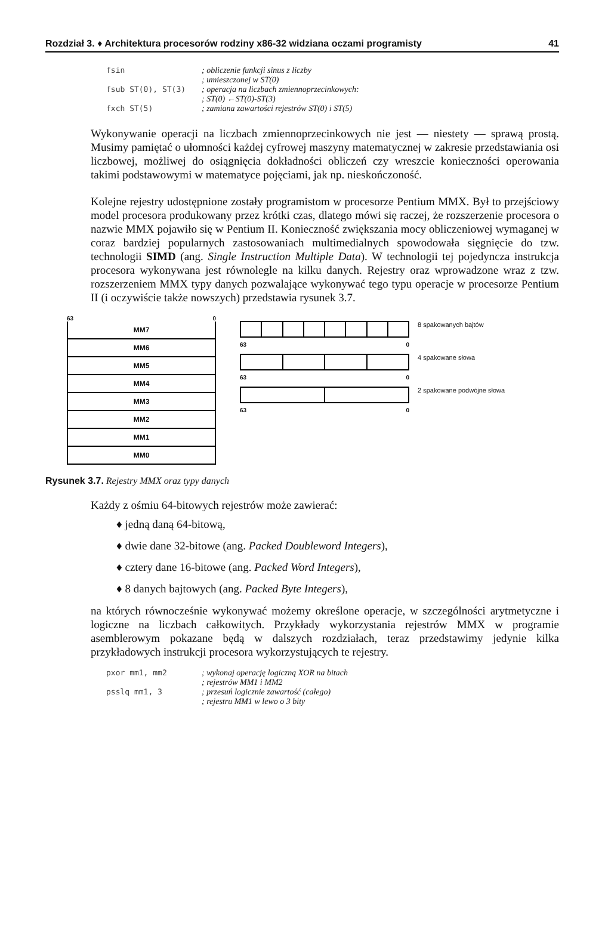Rozdział 3. ♦ Architektura procesorów rodziny x86-32 widziana oczami programisty 41
fsin; obliczenie funkcji sinus z liczby
; umieszczonej w ST(0)
fsub ST(0), ST(3); operacja na liczbach zmiennoprzecinkowych:
; ST(0) ←ST(0)-ST(3)
fxch ST(5); zamiana zawartości rejestrów ST(0) i ST(5)
Wykonywanie operacji na liczbach zmiennoprzecinkowych nie jest — niestety — sprawą prostą. Musimy pamiętać o ułomności każdej cyfrowej maszyny matematycznej w zakresie przedstawiania osi liczbowej, możliwej do osiągnięcia dokładności obliczeń czy wreszcie konieczności operowania takimi podstawowymi w matematyce pojęciami, jak np. nieskończoność.
Kolejne rejestry udostępnione zostały programistom w procesorze Pentium MMX. Był to przejściowy model procesora produkowany przez krótki czas, dlatego mówi się raczej, że rozszerzenie procesora o nazwie MMX pojawiło się w Pentium II. Konieczność zwiększania mocy obliczeniowej wymaganej w coraz bardziej popularnych zastosowaniach multimedialnych spowodowała sięgnięcie do tzw. technologii SIMD (ang. Single Instruction Multiple Data). W technologii tej pojedyncza instrukcja procesora wykonywana jest równolegle na kilku danych. Rejestry oraz wprowadzone wraz z tzw. rozszerzeniem MMX typy danych pozwalające wykonywać tego typu operacje w procesorze Pentium II (i oczywiście także nowszych) przedstawia rysunek 3.7.
63 0
MM7
MM6
MM5
MM4
MM3
MM2
MM1
MM0
8 spakowanych bajtów
63 0
4 spakowane słowa
63 0
2 spakowane podwójne słowa
63 0
Rysunek 3.7. Rejestry MMX oraz typy danych
Każdy z ośmiu 64-bitowych rejestrów może zawierać:
♦ jedną daną 64-bitową,
♦ dwie dane 32-bitowe (ang. Packed Doubleword Integers),
♦ cztery dane 16-bitowe (ang. Packed Word Integers),
♦ 8 danych bajtowych (ang. Packed Byte Integers),
na których równocześnie wykonywać możemy określone operacje, w szczególności arytmetyczne i logiczne na liczbach całkowitych. Przykłady wykorzystania rejestrów MMX w programie asemblerowym pokazane będą w dalszych rozdziałach, teraz przedstawimy jedynie kilka przykładowych instrukcji procesora wykorzystujących te rejestry.
pxor mm1, mm2; wykonaj operację logiczną XOR na bitach
; rejestrów MM1 i MM2
psslq mm1, 3; przesuń logicznie zawartość (całego)
; rejestru MM1 w lewo o 3 bity